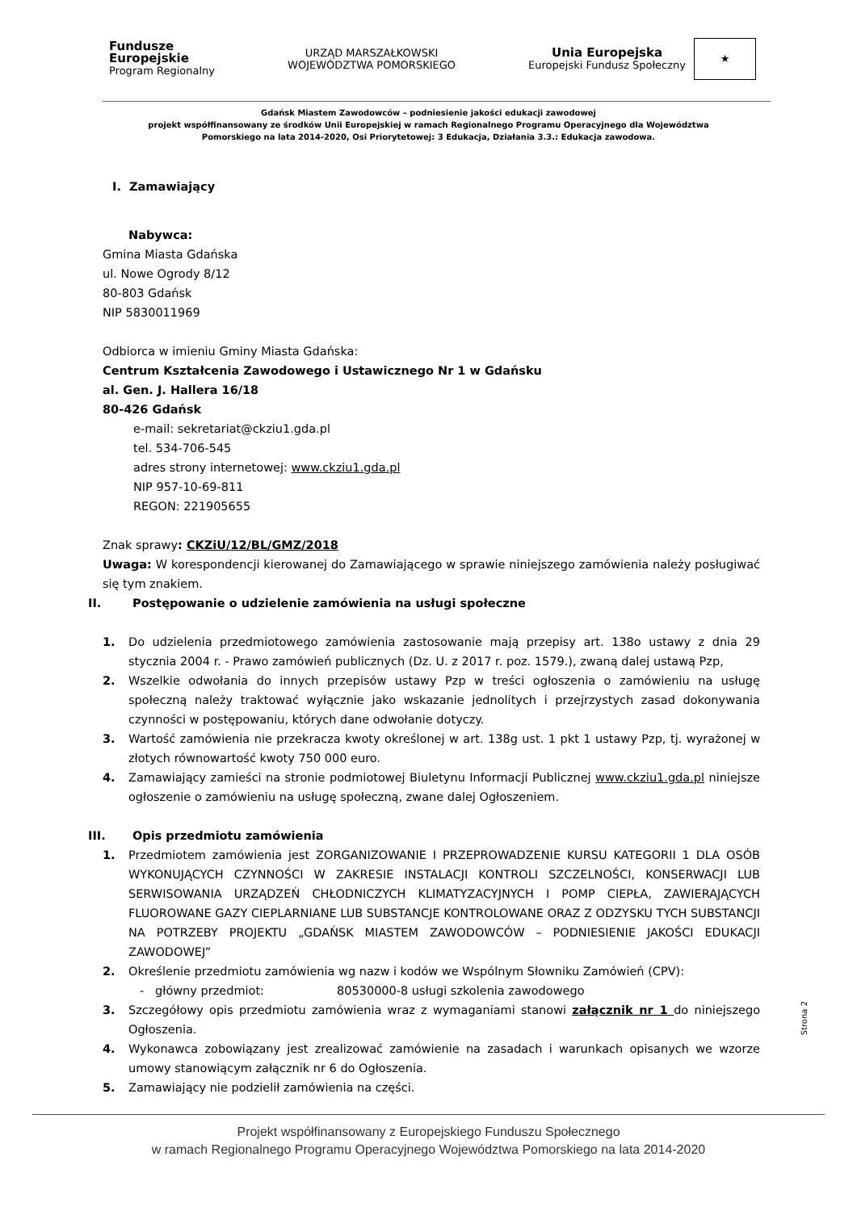Fundusze
Europejskie
Program Regionalny
URZĄD MARSZAŁKOWSKI
WOJEWÓDZTWA POMORSKIEGO
Unia Europejska
Europejski Fundusz Społeczny
★
Gdańsk Miastem Zawodowców – podniesienie jakości edukacji zawodowej
projekt współfinansowany ze środków Unii Europejskiej w ramach Regionalnego Programu Operacyjnego dla Województwa
Pomorskiego na lata 2014-2020, Osi Priorytetowej: 3 Edukacja, Działania 3.3.: Edukacja zawodowa.
I. Zamawiający
Nabywca:
Gmina Miasta Gdańska
ul. Nowe Ogrody 8/12
80-803 Gdańsk
NIP 5830011969
Odbiorca w imieniu Gminy Miasta Gdańska:
Centrum Kształcenia Zawodowego i Ustawicznego Nr 1 w Gdańsku
al. Gen. J. Hallera 16/18
80-426 Gdańsk
e-mail: sekretariat@ckziu1.gda.pl
tel. 534-706-545
adres strony internetowej: www.ckziu1.gda.pl
NIP 957-10-69-811
REGON: 221905655
Znak sprawy: CKZiU/12/BL/GMZ/2018
Uwaga: W korespondencji kierowanej do Zamawiającego w sprawie niniejszego zamówienia należy posługiwać się tym znakiem.
II. Postępowanie o udzielenie zamówienia na usługi społeczne
1. Do udzielenia przedmiotowego zamówienia zastosowanie mają przepisy art. 138o ustawy z dnia 29 stycznia 2004 r. - Prawo zamówień publicznych (Dz. U. z 2017 r. poz. 1579.), zwaną dalej ustawą Pzp,
2. Wszelkie odwołania do innych przepisów ustawy Pzp w treści ogłoszenia o zamówieniu na usługę społeczną należy traktować wyłącznie jako wskazanie jednolitych i przejrzystych zasad dokonywania czynności w postępowaniu, których dane odwołanie dotyczy.
3. Wartość zamówienia nie przekracza kwoty określonej w art. 138g ust. 1 pkt 1 ustawy Pzp, tj. wyrażonej w złotych równowartość kwoty 750 000 euro.
4. Zamawiający zamieści na stronie podmiotowej Biuletynu Informacji Publicznej www.ckziu1.gda.pl niniejsze ogłoszenie o zamówieniu na usługę społeczną, zwane dalej Ogłoszeniem.
III. Opis przedmiotu zamówienia
1. Przedmiotem zamówienia jest ZORGANIZOWANIE I PRZEPROWADZENIE KURSU KATEGORII 1 DLA OSÓB WYKONUJĄCYCH CZYNNOŚCI W ZAKRESIE INSTALACJI KONTROLI SZCZELNOŚCI, KONSERWACJI LUB SERWISOWANIA URZĄDZEŃ CHŁODNICZYCH KLIMATYZACYJNYCH I POMP CIEPŁA, ZAWIERAJĄCYCH FLUOROWANE GAZY CIEPLARNIANE LUB SUBSTANCJE KONTROLOWANE ORAZ Z ODZYSKU TYCH SUBSTANCJI NA POTRZEBY PROJEKTU „GDAŃSK MIASTEM ZAWODOWCÓW – PODNIESIENIE JAKOŚCI EDUKACJI ZAWODOWEJ”
2. Określenie przedmiotu zamówienia wg nazw i kodów we Wspólnym Słowniku Zamówień (CPV):
- główny przedmiot: 80530000-8 usługi szkolenia zawodowego
3. Szczegółowy opis przedmiotu zamówienia wraz z wymaganiami stanowi załącznik nr 1 do niniejszego Ogłoszenia.
4. Wykonawca zobowiązany jest zrealizować zamówienie na zasadach i warunkach opisanych we wzorze umowy stanowiącym załącznik nr 6 do Ogłoszenia.
5. Zamawiający nie podzielił zamówienia na części.
Strona 2
Projekt współfinansowany z Europejskiego Funduszu Społecznego
w ramach Regionalnego Programu Operacyjnego Województwa Pomorskiego na lata 2014-2020